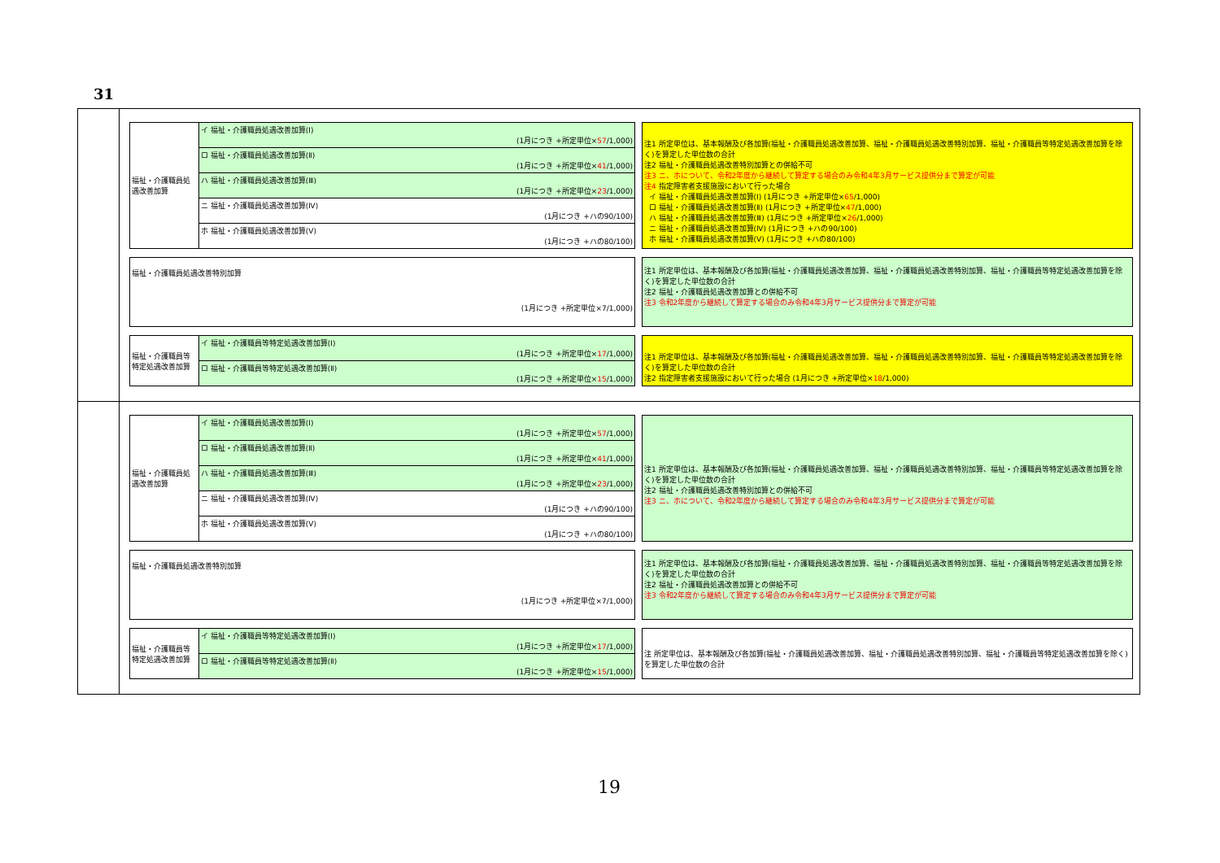31
| 福祉・介護職員処遇改善加算 | イ 福祉・介護職員処遇改善加算(Ⅰ) (1月につき +所定単位× 57 /1,000) |
| | ロ 福祉・介護職員処遇改善加算(Ⅱ) (1月につき +所定単位× 41 /1,000) |
| | ハ 福祉・介護職員処遇改善加算(Ⅲ) (1月につき +所定単位× 23 /1,000) |
| | ニ 福祉・介護職員処遇改善加算(Ⅳ) (1月につき +ハの90/100) |
| | ホ 福祉・介護職員処遇改善加算(Ⅴ) (1月につき +ハの80/100) |
注1 所定単位は、基本報酬及び各加算(福祉・介護職員処遇改善加算、福祉・介護職員処遇改善特別加算、福祉・介護職員等特定処遇改善加算を除く)を算定した単位数の合計
注2 福祉・介護職員処遇改善特別加算との併給不可
注3 ニ、ホについて、令和2年度から継続して算定する場合のみ令和4年3月サービス提供分まで算定が可能
注4 指定障害者支援施設において行った場合
イ 福祉・介護職員処遇改善加算(Ⅰ) (1月につき +所定単位×65/1,000)
ロ 福祉・介護職員処遇改善加算(Ⅱ) (1月につき +所定単位×47/1,000)
ハ 福祉・介護職員処遇改善加算(Ⅲ) (1月につき +所定単位×26/1,000)
ニ 福祉・介護職員処遇改善加算(Ⅳ) (1月につき +ハの90/100)
ホ 福祉・介護職員処遇改善加算(Ⅴ) (1月につき +ハの80/100)
| 福祉・介護職員処遇改善特別加算 (1月につき +所定単位×7/1,000) |
注1 所定単位は、基本報酬及び各加算(福祉・介護職員処遇改善加算、福祉・介護職員処遇改善特別加算、福祉・介護職員等特定処遇改善加算を除く)を算定した単位数の合計
注2 福祉・介護職員処遇改善加算との併給不可
注3 令和2年度から継続して算定する場合のみ令和4年3月サービス提供分まで算定が可能
| 福祉・介護職員等特定処遇改善加算 | イ 福祉・介護職員等特定処遇改善加算(Ⅰ) (1月につき +所定単位× 17 /1,000) |
| | ロ 福祉・介護職員等特定処遇改善加算(Ⅱ) (1月につき +所定単位× 15 /1,000) |
注1 所定単位は、基本報酬及び各加算(福祉・介護職員処遇改善加算、福祉・介護職員処遇改善特別加算、福祉・介護職員等特定処遇改善加算を除く)を算定した単位数の合計
注2 指定障害者支援施設において行った場合 (1月につき +所定単位×18/1,000)
| 福祉・介護職員処遇改善加算 | イ 福祉・介護職員処遇改善加算(Ⅰ) (1月につき +所定単位× 57 /1,000) |
| | ロ 福祉・介護職員処遇改善加算(Ⅱ) (1月につき +所定単位× 41 /1,000) |
| | ハ 福祉・介護職員処遇改善加算(Ⅲ) (1月につき +所定単位× 23 /1,000) |
| | ニ 福祉・介護職員処遇改善加算(Ⅳ) (1月につき +ハの90/100) |
| | ホ 福祉・介護職員処遇改善加算(Ⅴ) (1月につき +ハの80/100) |
注1 所定単位は、基本報酬及び各加算(福祉・介護職員処遇改善加算、福祉・介護職員処遇改善特別加算、福祉・介護職員等特定処遇改善加算を除く)を算定した単位数の合計
注2 福祉・介護職員処遇改善特別加算との併給不可
注3 ニ、ホについて、令和2年度から継続して算定する場合のみ令和4年3月サービス提供分まで算定が可能
| 福祉・介護職員処遇改善特別加算 (1月につき +所定単位×7/1,000) |
注1 所定単位は、基本報酬及び各加算(福祉・介護職員処遇改善加算、福祉・介護職員処遇改善特別加算、福祉・介護職員等特定処遇改善加算を除く)を算定した単位数の合計
注2 福祉・介護職員処遇改善加算との併給不可
注3 令和2年度から継続して算定する場合のみ令和4年3月サービス提供分まで算定が可能
| 福祉・介護職員等特定処遇改善加算 | イ 福祉・介護職員等特定処遇改善加算(Ⅰ) (1月につき +所定単位× 17 /1,000) |
| | ロ 福祉・介護職員等特定処遇改善加算(Ⅱ) (1月につき +所定単位× 15 /1,000) |
注 所定単位は、基本報酬及び各加算(福祉・介護職員処遇改善加算、福祉・介護職員処遇改善特別加算、福祉・介護職員等特定処遇改善加算を除く)を算定した単位数の合計
19